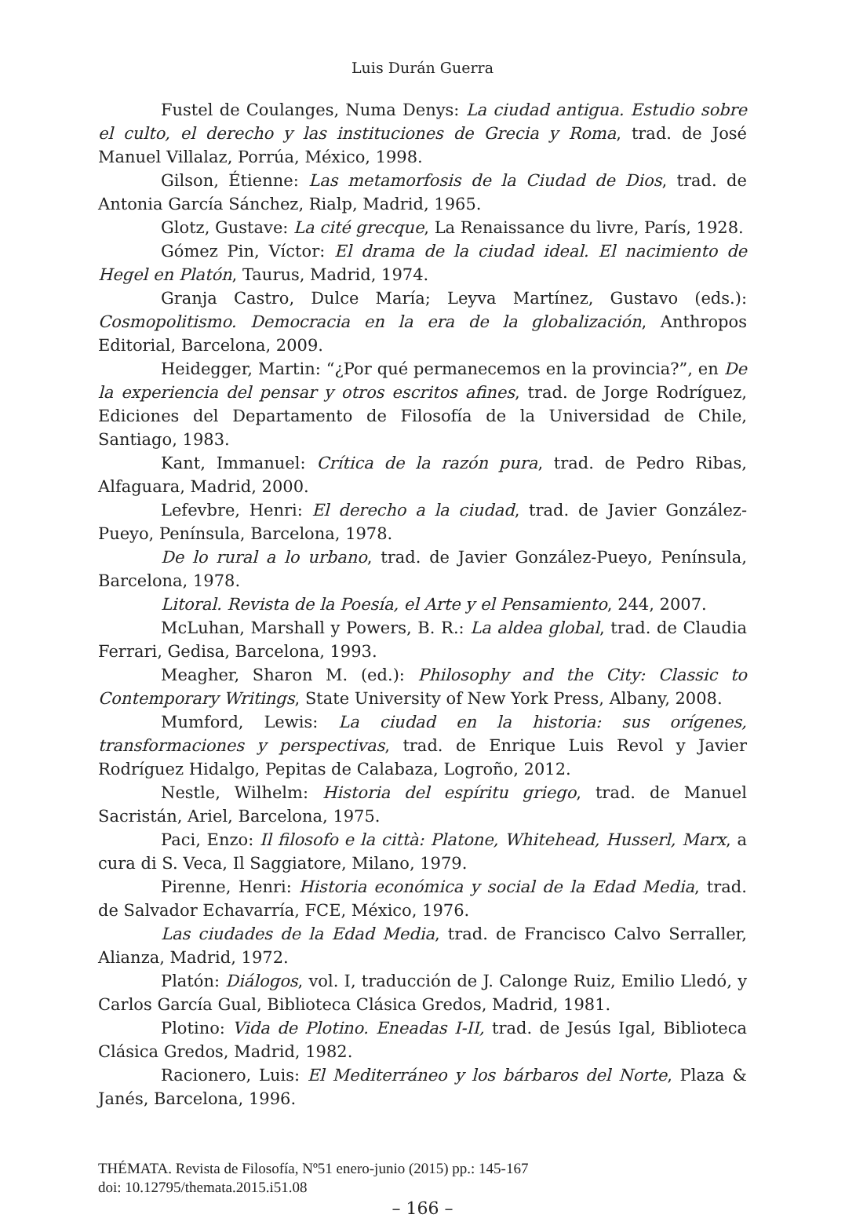Luis Durán Guerra
Fustel de Coulanges, Numa Denys: La ciudad antigua. Estudio sobre el culto, el derecho y las instituciones de Grecia y Roma, trad. de José Manuel Villalaz, Porrúa, México, 1998.
Gilson, Étienne: Las metamorfosis de la Ciudad de Dios, trad. de Antonia García Sánchez, Rialp, Madrid, 1965.
Glotz, Gustave: La cité grecque, La Renaissance du livre, París, 1928.
Gómez Pin, Víctor: El drama de la ciudad ideal. El nacimiento de Hegel en Platón, Taurus, Madrid, 1974.
Granja Castro, Dulce María; Leyva Martínez, Gustavo (eds.): Cosmopolitismo. Democracia en la era de la globalización, Anthropos Editorial, Barcelona, 2009.
Heidegger, Martin: “¿Por qué permanecemos en la provincia?”, en De la experiencia del pensar y otros escritos afines, trad. de Jorge Rodríguez, Ediciones del Departamento de Filosofía de la Universidad de Chile, Santiago, 1983.
Kant, Immanuel: Crítica de la razón pura, trad. de Pedro Ribas, Alfaguara, Madrid, 2000.
Lefevbre, Henri: El derecho a la ciudad, trad. de Javier González-Pueyo, Península, Barcelona, 1978.
De lo rural a lo urbano, trad. de Javier González-Pueyo, Península, Barcelona, 1978.
Litoral. Revista de la Poesía, el Arte y el Pensamiento, 244, 2007.
McLuhan, Marshall y Powers, B. R.: La aldea global, trad. de Claudia Ferrari, Gedisa, Barcelona, 1993.
Meagher, Sharon M. (ed.): Philosophy and the City: Classic to Contemporary Writings, State University of New York Press, Albany, 2008.
Mumford, Lewis: La ciudad en la historia: sus orígenes, transformaciones y perspectivas, trad. de Enrique Luis Revol y Javier Rodríguez Hidalgo, Pepitas de Calabaza, Logroño, 2012.
Nestle, Wilhelm: Historia del espíritu griego, trad. de Manuel Sacristán, Ariel, Barcelona, 1975.
Paci, Enzo: Il filosofo e la città: Platone, Whitehead, Husserl, Marx, a cura di S. Veca, Il Saggiatore, Milano, 1979.
Pirenne, Henri: Historia económica y social de la Edad Media, trad. de Salvador Echavarría, FCE, México, 1976.
Las ciudades de la Edad Media, trad. de Francisco Calvo Serraller, Alianza, Madrid, 1972.
Platón: Diálogos, vol. I, traducción de J. Calonge Ruiz, Emilio Lledó, y Carlos García Gual, Biblioteca Clásica Gredos, Madrid, 1981.
Plotino: Vida de Plotino. Eneadas I-II, trad. de Jesús Igal, Biblioteca Clásica Gredos, Madrid, 1982.
Racionero, Luis: El Mediterráneo y los bárbaros del Norte, Plaza & Janés, Barcelona, 1996.
THÉMATA. Revista de Filosofía, Nº51 enero-junio (2015) pp.: 145-167
doi: 10.12795/themata.2015.i51.08
– 166 –